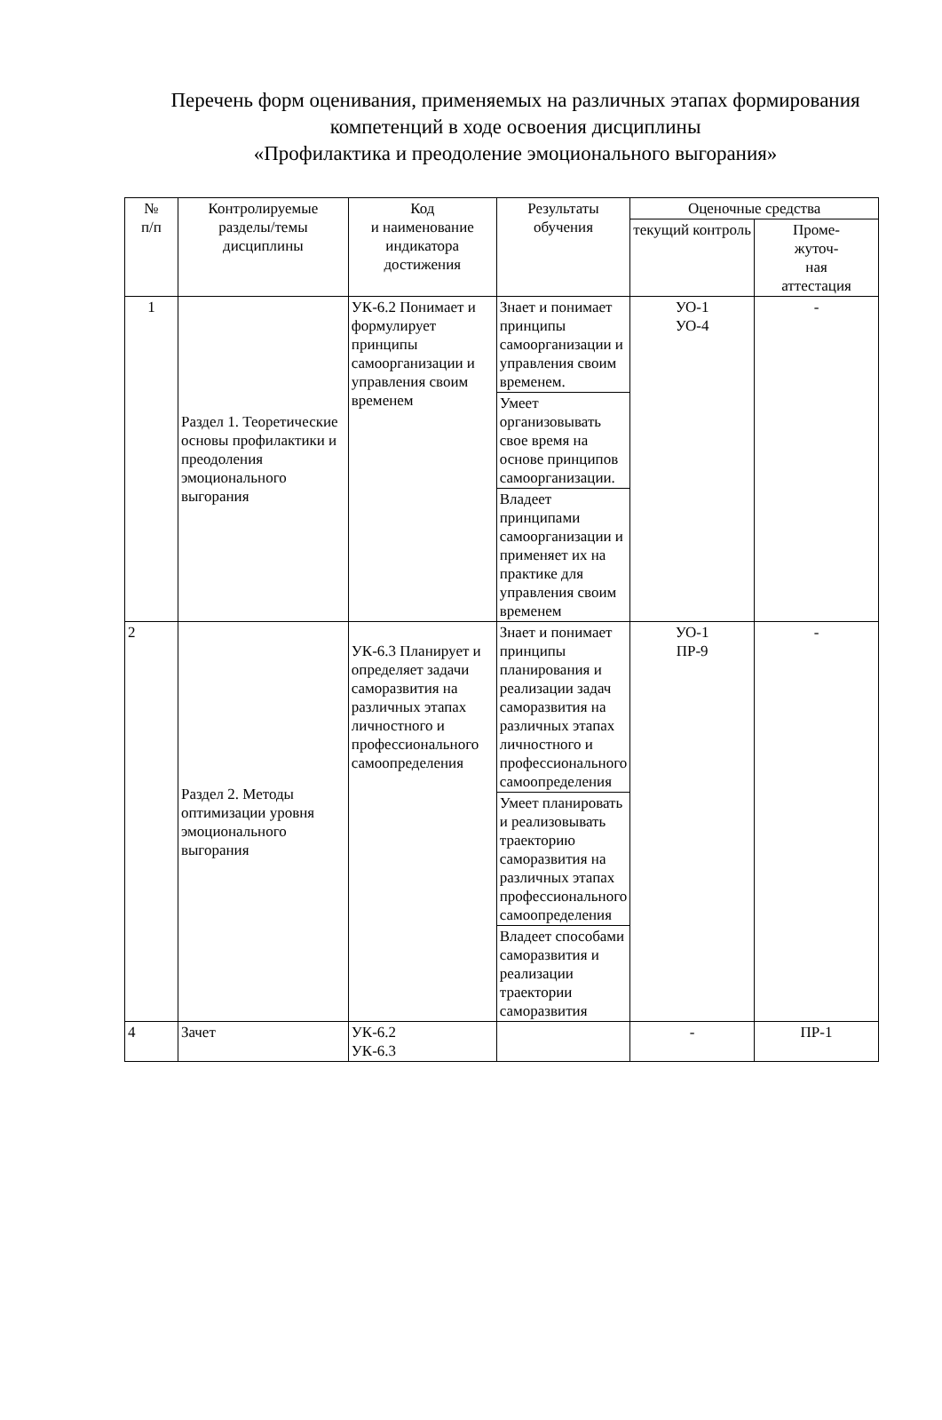Перечень форм оценивания, применяемых на различных этапах формирования компетенций в ходе освоения дисциплины
«Профилактика и преодоление эмоционального выгорания»
| № п/п | Контролируемые разделы/темы дисциплины | Код и наименование индикатора достижения | Результаты обучения | Оценочные средства | |
| --- | --- | --- | --- | --- | --- |
| | | | | текущий контроль | Проме- жуточ- ная аттестация |
| 1 | Раздел 1. Теоретические основы профилактики и преодоления эмоционального выгорания | УК-6.2 Понимает и формулирует принципы самоорганизации и управления своим временем | Знает и понимает принципы самоорганизации и управления своим временем. | УО-1 УО-4 | - |
| | | | Умеет организовывать свое время на основе принципов самоорганизации. | | |
| | | | Владеет принципами самоорганизации и применяет их на практике для управления своим временем | | |
| 2 | Раздел 2. Методы оптимизации уровня эмоционального выгорания | УК-6.3 Планирует и определяет задачи саморазвития на различных этапах личностного и профессионального самоопределения | Знает и понимает принципы планирования и реализации задач саморазвития на различных этапах личностного и профессионального самоопределения | УО-1 ПР-9 | - |
| | | | Умеет планировать и реализовывать траекторию саморазвития на различных этапах профессионального самоопределения | | |
| | | | Владеет способами саморазвития и реализации траектории саморазвития | | |
| 4 | Зачет | УК-6.2 УК-6.3 | | - | ПР-1 |